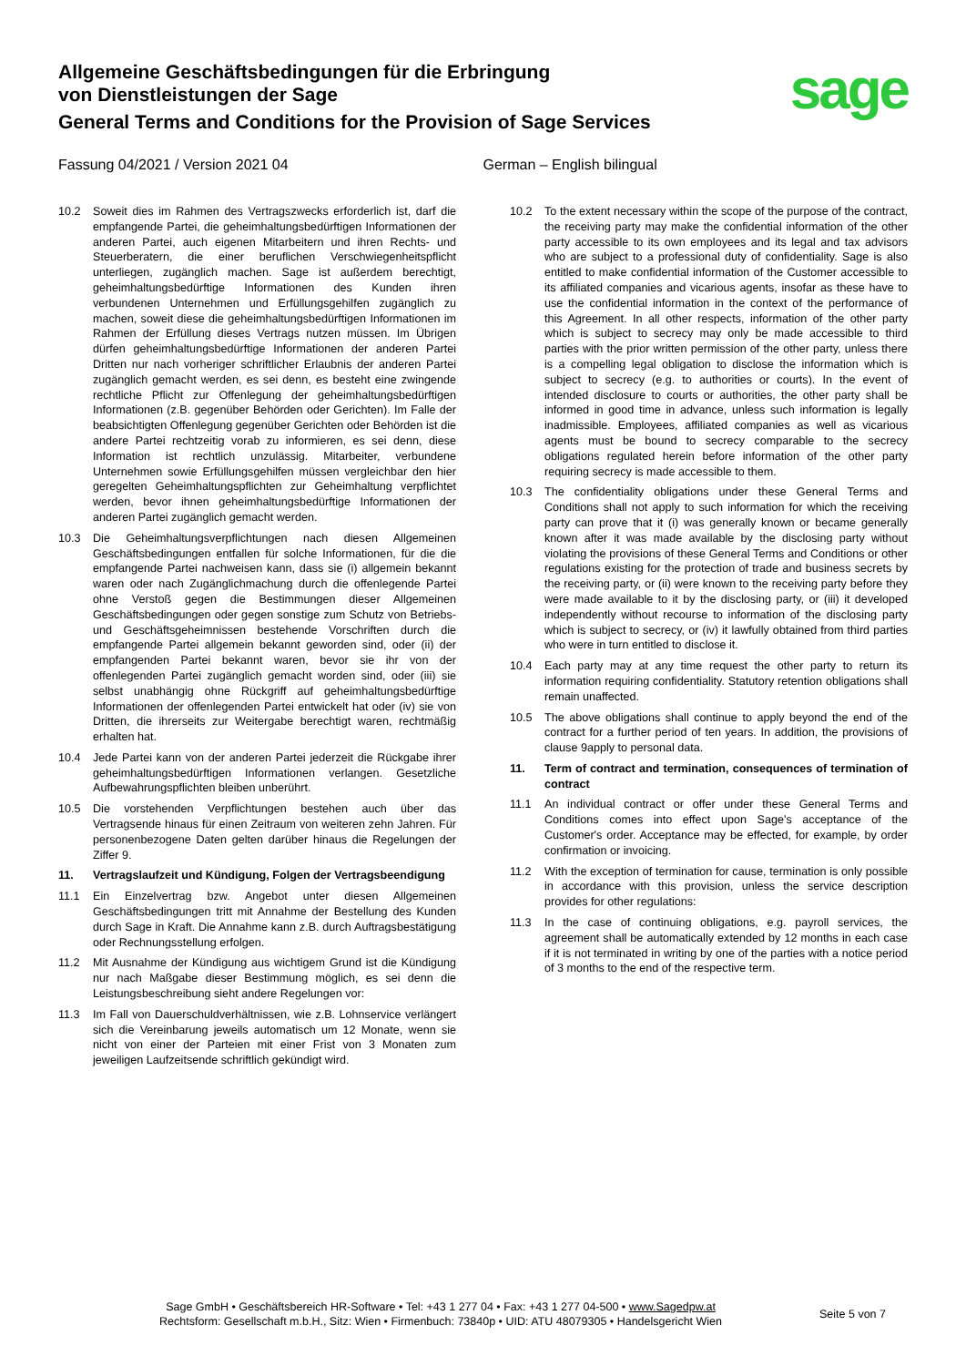Allgemeine Geschäftsbedingungen für die Erbringung
von Dienstleistungen der Sage
General Terms and Conditions for the Provision of Sage Services
sage
Fassung 04/2021 / Version 2021 04 German – English bilingual
10.2 Soweit dies im Rahmen des Vertragszwecks erforderlich ist, darf die empfangende Partei, die geheimhaltungsbedürftigen Informationen der anderen Partei, auch eigenen Mitarbeitern und ihren Rechts- und Steuerberatern, die einer beruflichen Verschwiegenheitspflicht unterliegen, zugänglich machen. Sage ist außerdem berechtigt, geheimhaltungsbedürftige Informationen des Kunden ihren verbundenen Unternehmen und Erfüllungsgehilfen zugänglich zu machen, soweit diese die geheimhaltungsbedürftigen Informationen im Rahmen der Erfüllung dieses Vertrags nutzen müssen. Im Übrigen dürfen geheimhaltungsbedürftige Informationen der anderen Partei Dritten nur nach vorheriger schriftlicher Erlaubnis der anderen Partei zugänglich gemacht werden, es sei denn, es besteht eine zwingende rechtliche Pflicht zur Offenlegung der geheimhaltungsbedürftigen Informationen (z.B. gegenüber Behörden oder Gerichten). Im Falle der beabsichtigten Offenlegung gegenüber Gerichten oder Behörden ist die andere Partei rechtzeitig vorab zu informieren, es sei denn, diese Information ist rechtlich unzulässig. Mitarbeiter, verbundene Unternehmen sowie Erfüllungsgehilfen müssen vergleichbar den hier geregelten Geheimhaltungspflichten zur Geheimhaltung verpflichtet werden, bevor ihnen geheimhaltungsbedürftige Informationen der anderen Partei zugänglich gemacht werden.
10.3 Die Geheimhaltungsverpflichtungen nach diesen Allgemeinen Geschäftsbedingungen entfallen für solche Informationen, für die die empfangende Partei nachweisen kann, dass sie (i) allgemein bekannt waren oder nach Zugänglichmachung durch die offenlegende Partei ohne Verstoß gegen die Bestimmungen dieser Allgemeinen Geschäftsbedingungen oder gegen sonstige zum Schutz von Betriebs- und Geschäftsgeheimnissen bestehende Vorschriften durch die empfangende Partei allgemein bekannt geworden sind, oder (ii) der empfangenden Partei bekannt waren, bevor sie ihr von der offenlegenden Partei zugänglich gemacht worden sind, oder (iii) sie selbst unabhängig ohne Rückgriff auf geheimhaltungsbedürftige Informationen der offenlegenden Partei entwickelt hat oder (iv) sie von Dritten, die ihrerseits zur Weitergabe berechtigt waren, rechtmäßig erhalten hat.
10.4 Jede Partei kann von der anderen Partei jederzeit die Rückgabe ihrer geheimhaltungsbedürftigen Informationen verlangen. Gesetzliche Aufbewahrungspflichten bleiben unberührt.
10.5 Die vorstehenden Verpflichtungen bestehen auch über das Vertragsende hinaus für einen Zeitraum von weiteren zehn Jahren. Für personenbezogene Daten gelten darüber hinaus die Regelungen der Ziffer 9.
11. Vertragslaufzeit und Kündigung, Folgen der Vertragsbeendigung
11.1 Ein Einzelvertrag bzw. Angebot unter diesen Allgemeinen Geschäftsbedingungen tritt mit Annahme der Bestellung des Kunden durch Sage in Kraft. Die Annahme kann z.B. durch Auftragsbestätigung oder Rechnungsstellung erfolgen.
11.2 Mit Ausnahme der Kündigung aus wichtigem Grund ist die Kündigung nur nach Maßgabe dieser Bestimmung möglich, es sei denn die Leistungsbeschreibung sieht andere Regelungen vor:
11.3 Im Fall von Dauerschuldverhältnissen, wie z.B. Lohnservice verlängert sich die Vereinbarung jeweils automatisch um 12 Monate, wenn sie nicht von einer der Parteien mit einer Frist von 3 Monaten zum jeweiligen Laufzeitsende schriftlich gekündigt wird.
10.2 To the extent necessary within the scope of the purpose of the contract, the receiving party may make the confidential information of the other party accessible to its own employees and its legal and tax advisors who are subject to a professional duty of confidentiality. Sage is also entitled to make confidential information of the Customer accessible to its affiliated companies and vicarious agents, insofar as these have to use the confidential information in the context of the performance of this Agreement. In all other respects, information of the other party which is subject to secrecy may only be made accessible to third parties with the prior written permission of the other party, unless there is a compelling legal obligation to disclose the information which is subject to secrecy (e.g. to authorities or courts). In the event of intended disclosure to courts or authorities, the other party shall be informed in good time in advance, unless such information is legally inadmissible. Employees, affiliated companies as well as vicarious agents must be bound to secrecy comparable to the secrecy obligations regulated herein before information of the other party requiring secrecy is made accessible to them.
10.3 The confidentiality obligations under these General Terms and Conditions shall not apply to such information for which the receiving party can prove that it (i) was generally known or became generally known after it was made available by the disclosing party without violating the provisions of these General Terms and Conditions or other regulations existing for the protection of trade and business secrets by the receiving party, or (ii) were known to the receiving party before they were made available to it by the disclosing party, or (iii) it developed independently without recourse to information of the disclosing party which is subject to secrecy, or (iv) it lawfully obtained from third parties who were in turn entitled to disclose it.
10.4 Each party may at any time request the other party to return its information requiring confidentiality. Statutory retention obligations shall remain unaffected.
10.5 The above obligations shall continue to apply beyond the end of the contract for a further period of ten years. In addition, the provisions of clause 9apply to personal data.
11. Term of contract and termination, consequences of termination of contract
11.1 An individual contract or offer under these General Terms and Conditions comes into effect upon Sage's acceptance of the Customer's order. Acceptance may be effected, for example, by order confirmation or invoicing.
11.2 With the exception of termination for cause, termination is only possible in accordance with this provision, unless the service description provides for other regulations:
11.3 In the case of continuing obligations, e.g. payroll services, the agreement shall be automatically extended by 12 months in each case if it is not terminated in writing by one of the parties with a notice period of 3 months to the end of the respective term.
Sage GmbH • Geschäftsbereich HR-Software • Tel: +43 1 277 04 • Fax: +43 1 277 04-500 • www.Sagedpw.at
Rechtsform: Gesellschaft m.b.H., Sitz: Wien • Firmenbuch: 73840p • UID: ATU 48079305 • Handelsgericht Wien
Seite 5 von 7